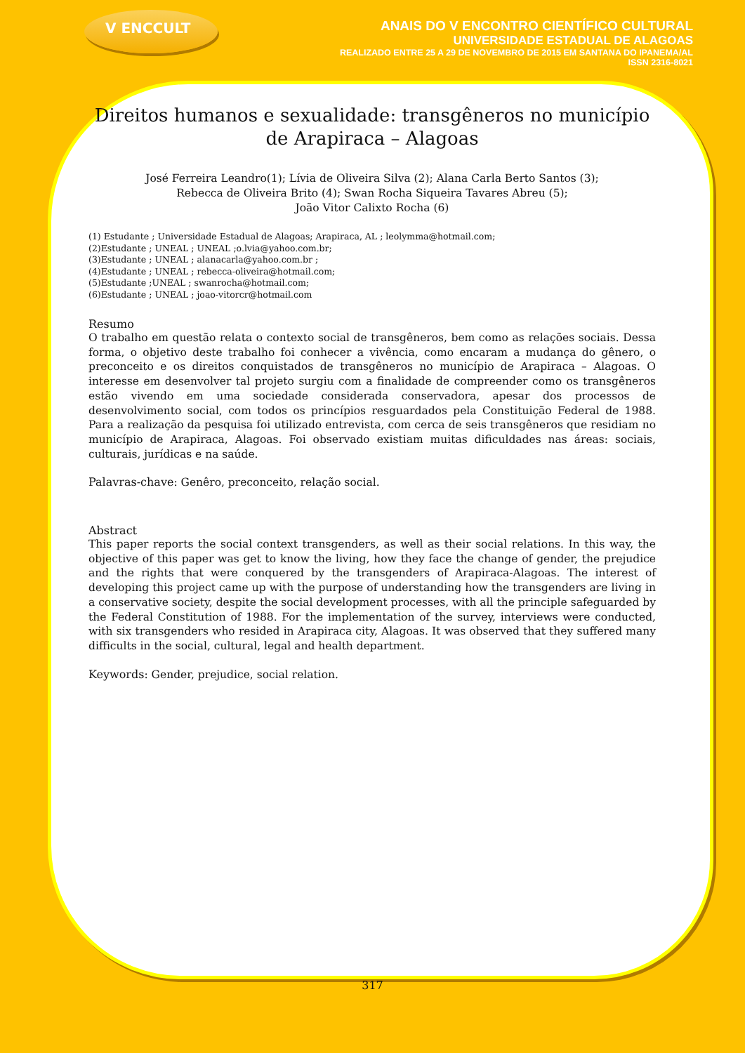V ENCCULT
ANAIS DO V ENCONTRO CIENTÍFICO CULTURAL
UNIVERSIDADE ESTADUAL DE ALAGOAS
REALIZADO ENTRE 25 A 29 DE NOVEMBRO DE 2015 EM SANTANA DO IPANEMA/AL
ISSN 2316-8021
Direitos humanos e sexualidade: transgêneros no município de Arapiraca – Alagoas
José Ferreira Leandro(1); Lívia de Oliveira Silva (2); Alana Carla Berto Santos (3);
Rebecca de Oliveira Brito (4); Swan Rocha Siqueira Tavares Abreu (5);
João Vitor Calixto Rocha (6)
(1) Estudante ; Universidade Estadual de Alagoas; Arapiraca, AL ; leolymma@hotmail.com;
(2)Estudante ; UNEAL ; UNEAL ;o.lvia@yahoo.com.br;
(3)Estudante ; UNEAL ; alanacarla@yahoo.com.br ;
(4)Estudante ; UNEAL ; rebecca-oliveira@hotmail.com;
(5)Estudante ;UNEAL ; swanrocha@hotmail.com;
(6)Estudante ; UNEAL ; joao-vitorcr@hotmail.com
Resumo
O trabalho em questão relata o contexto social de transgêneros, bem como as relações sociais. Dessa forma, o objetivo deste trabalho foi conhecer a vivência, como encaram a mudança do gênero, o preconceito e os direitos conquistados de transgêneros no município de Arapiraca – Alagoas. O interesse em desenvolver tal projeto surgiu com a finalidade de compreender como os transgêneros estão vivendo em uma sociedade considerada conservadora, apesar dos processos de desenvolvimento social, com todos os princípios resguardados pela Constituição Federal de 1988. Para a realização da pesquisa foi utilizado entrevista, com cerca de seis transgêneros que residiam no município de Arapiraca, Alagoas. Foi observado existiam muitas dificuldades nas áreas: sociais, culturais, jurídicas e na saúde.
Palavras-chave: Genêro, preconceito, relação social.
Abstract
This paper reports the social context transgenders, as well as their social relations. In this way, the objective of this paper was get to know the living, how they face the change of gender, the prejudice and the rights that were conquered by the transgenders of Arapiraca-Alagoas. The interest of developing this project came up with the purpose of understanding how the transgenders are living in a conservative society, despite the social development processes, with all the principle safeguarded by the Federal Constitution of 1988. For the implementation of the survey, interviews were conducted, with six transgenders who resided in Arapiraca city, Alagoas. It was observed that they suffered many difficults in the social, cultural, legal and health department.
Keywords: Gender, prejudice, social relation.
317